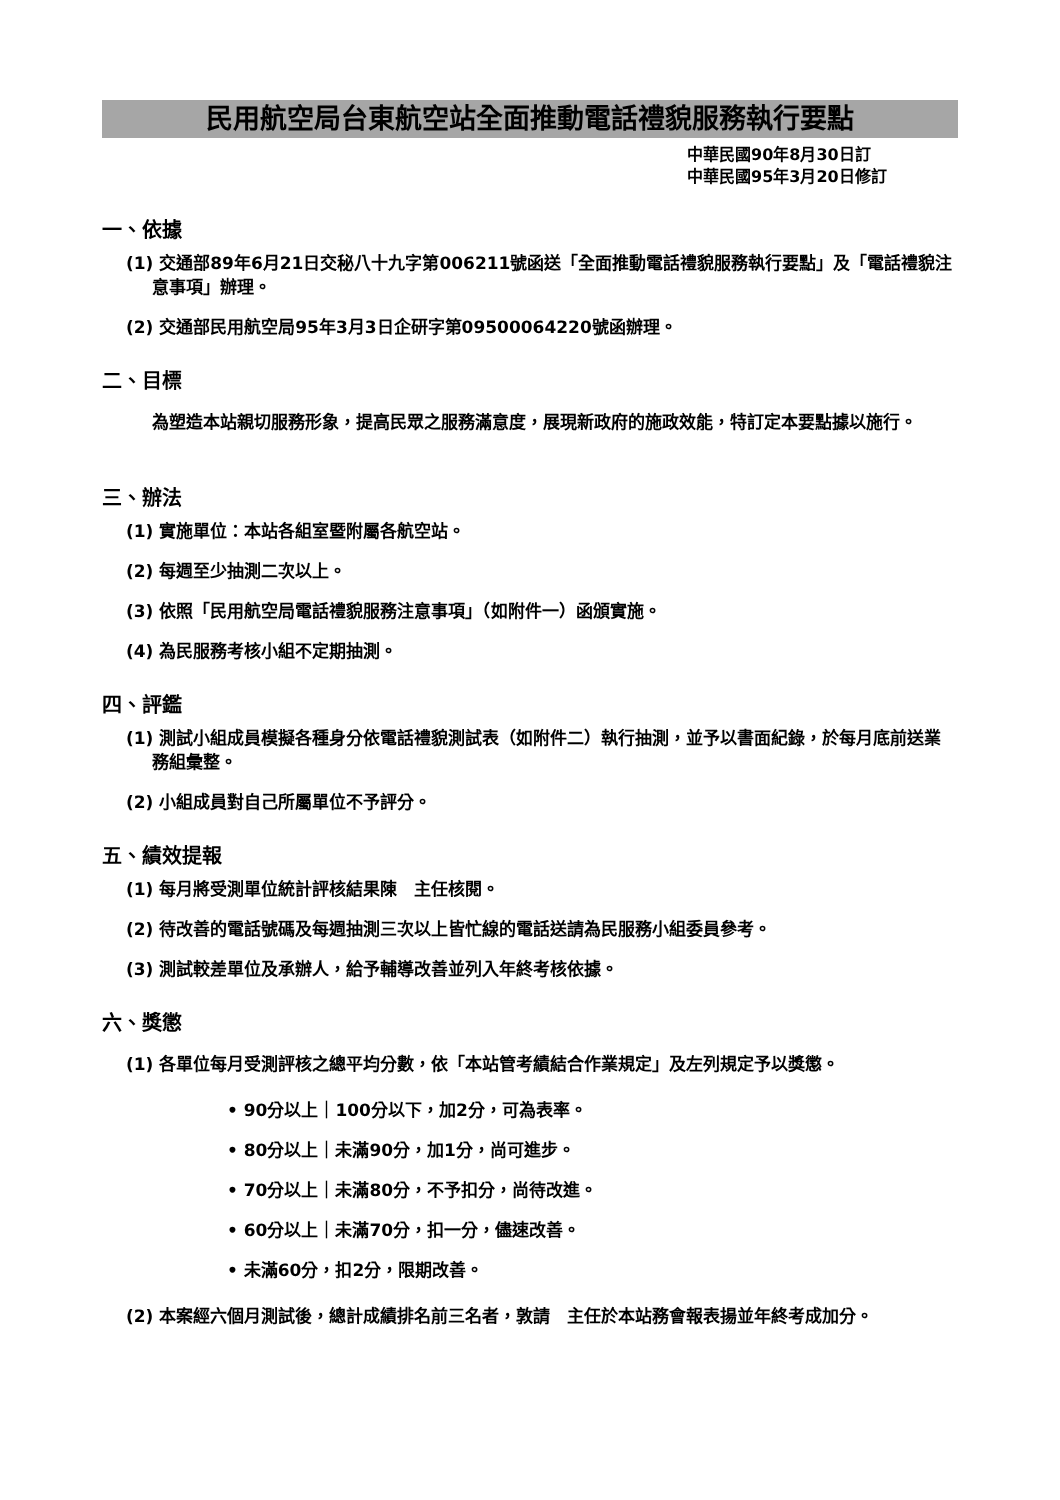民用航空局台東航空站全面推動電話禮貌服務執行要點
中華民國90年8月30日訂
中華民國95年3月20日修訂
一、依據
(1) 交通部89年6月21日交秘八十九字第006211號函送「全面推動電話禮貌服務執行要點」及「電話禮貌注意事項」辦理。
(2) 交通部民用航空局95年3月3日企研字第09500064220號函辦理。
二、目標
為塑造本站親切服務形象，提高民眾之服務滿意度，展現新政府的施政效能，特訂定本要點據以施行。
三、辦法
(1) 實施單位：本站各組室暨附屬各航空站。
(2) 每週至少抽測二次以上。
(3) 依照「民用航空局電話禮貌服務注意事項」（如附件一）函頒實施。
(4) 為民服務考核小組不定期抽測。
四、評鑑
(1) 測試小組成員模擬各種身分依電話禮貌測試表（如附件二）執行抽測，並予以書面紀錄，於每月底前送業務組彙整。
(2) 小組成員對自己所屬單位不予評分。
五、績效提報
(1) 每月將受測單位統計評核結果陳　主任核閱。
(2) 待改善的電話號碼及每週抽測三次以上皆忙線的電話送請為民服務小組委員參考。
(3) 測試較差單位及承辦人，給予輔導改善並列入年終考核依據。
六、獎懲
(1) 各單位每月受測評核之總平均分數，依「本站管考績結合作業規定」及左列規定予以獎懲。
• 90分以上｜100分以下，加2分，可為表率。
• 80分以上｜未滿90分，加1分，尚可進步。
• 70分以上｜未滿80分，不予扣分，尚待改進。
• 60分以上｜未滿70分，扣一分，儘速改善。
• 未滿60分，扣2分，限期改善。
(2) 本案經六個月測試後，總計成績排名前三名者，敦請　主任於本站務會報表揚並年終考成加分。